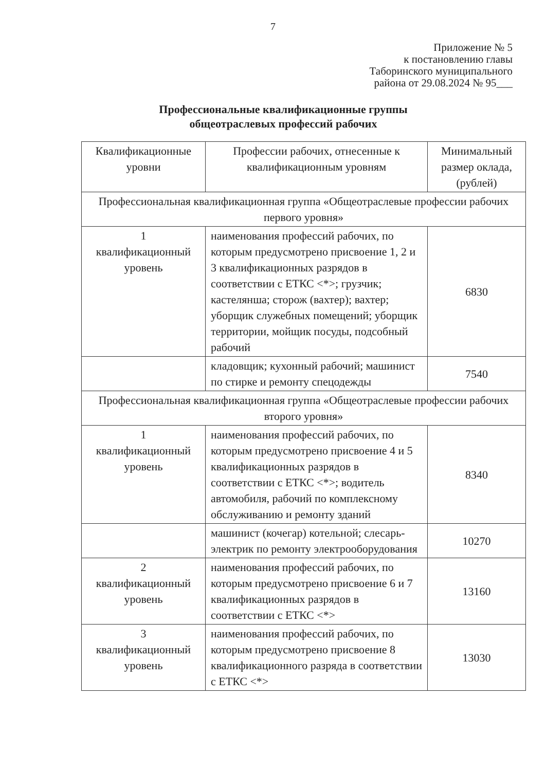7
Приложение № 5
к постановлению главы
Таборинского муниципального
района от 29.08.2024 № 95___
Профессиональные квалификационные группы
общеотраслевых профессий рабочих
| Квалификационные уровни | Профессии рабочих, отнесенные к квалификационным уровням | Минимальный размер оклада, (рублей) |
| --- | --- | --- |
| Профессиональная квалификационная группа «Общеотраслевые профессии рабочих первого уровня» | | |
| 1 квалификационный уровень | наименования профессий рабочих, по которым предусмотрено присвоение 1, 2 и 3 квалификационных разрядов в соответствии с ЕТКС <*>; грузчик; кастелянша; сторож (вахтер); вахтер; уборщик служебных помещений; уборщик территории, мойщик посуды, подсобный рабочий | 6830 |
| | кладовщик; кухонный рабочий; машинист по стирке и ремонту спецодежды | 7540 |
| Профессиональная квалификационная группа «Общеотраслевые профессии рабочих второго уровня» | | |
| 1 квалификационный уровень | наименования профессий рабочих, по которым предусмотрено присвоение 4 и 5 квалификационных разрядов в соответствии с ЕТКС <*>; водитель автомобиля, рабочий по комплексному обслуживанию и ремонту зданий | 8340 |
| | машинист (кочегар) котельной; слесарь-электрик по ремонту электрооборудования | 10270 |
| 2 квалификационный уровень | наименования профессий рабочих, по которым предусмотрено присвоение 6 и 7 квалификационных разрядов в соответствии с ЕТКС <*> | 13160 |
| 3 квалификационный уровень | наименования профессий рабочих, по которым предусмотрено присвоение 8 квалификационного разряда в соответствии с ЕТКС <*> | 13030 |